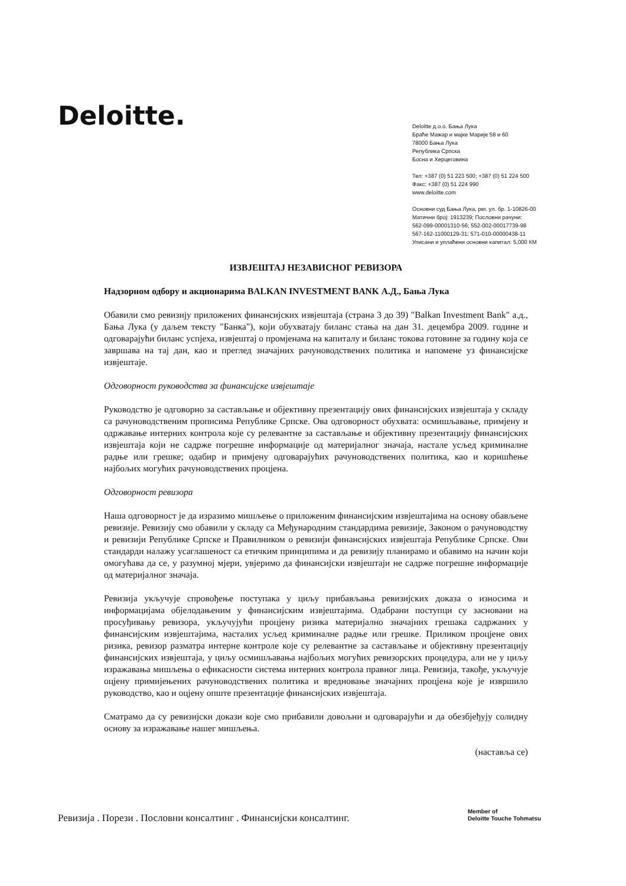Deloitte.
Deloitte д.о.о. Бања Лука
Браће Мажар и мајке Марије 58 и 60
78000 Бања Лука
Република Српска
Босна и Херцеговина
Тел: +387 (0) 51 223 500; +387 (0) 51 224 500
Факс: +387 (0) 51 224 990
www.deloitte.com
Основни суд Бања Лука, рег. ул. бр. 1-10826-00
Матични број: 1913239; Пословни рачуни:
562-099-00001310-56; 552-002-00017739-98
567-162-11000129-31; 571-010-00000438-11
Уписани и уплаћени основни капитал: 5,000 КМ
ИЗВЈЕШТАЈ НЕЗАВИСНОГ РЕВИЗОРА
Надзорном одбору и акционарима BALKAN INVESTMENT BANK А.Д., Бања Лука
Обавили смо ревизију приложених финансијских извјештаја (страна 3 до 39) "Balkan Investment Bank" а.д., Бања Лука (у даљем тексту "Банка"), који обухватају биланс стања на дан 31. децембра 2009. године и одговарајући биланс успјеха, извјештај о промјенама на капиталу и биланс токова готовине за годину која се завршава на тај дан, као и преглед значајних рачуноводствених политика и напомене уз финансијске извјештаје.
Одговорност руководства за финансијске извјештаје
Руководство је одговорно за састављање и објективну презентацију ових финансијских извјештаја у складу са рачуноводственим прописима Републике Српске. Ова одговорност обухвата: осмишљавање, примјену и одржавање интерних контрола које су релевантне за састављање и објективну презентацију финансијских извјештаја који не садрже погрешне информације од материјалног значаја, настале усљед криминалне радње или грешке; одабир и примјену одговарајућих рачуноводствених политика, као и коришћење најбољих могућих рачуноводствених процјена.
Одговорност ревизора
Наша одговорност је да изразимо мишљење о приложеним финансијским извјештајима на основу обављене ревизије. Ревизију смо обавили у складу са Међународним стандардима ревизије, Законом о рачуноводству и ревизији Републике Српске и Правилником о ревизији финансијских извјештаја Републике Српске. Ови стандарди налажу усаглашеност са етичким принципима и да ревизију планирамо и обавимо на начин који омогућава да се, у разумној мјери, увјеримо да финансијски извјештаји не садрже погрешне информације од материјалног значаја.
Ревизија укључује спровођење поступака у циљу прибављања ревизијских доказа о износима и информацијама објелодањеним у финансијским извјештајима. Одабрани поступци су засновани на просуђивању ревизора, укључујући процјену ризика материјално значајних грешака садржаних у финансијским извјештајима, насталих усљед криминалне радње или грешке. Приликом процјене ових ризика, ревизор разматра интерне контроле које су релевантне за састављање и објективну презентацију финансијских извјештаја, у циљу осмишљавања најбољих могућих ревизорских процедура, али не у циљу изражавања мишљења о ефикасности система интерних контрола правног лица. Ревизија, такође, укључује оцјену примијењених рачуноводствених политика и вредновање значајних процјена које је извршило руководство, као и оцјену опште презентације финансијских извјештаја.
Сматрамо да су ревизијски докази које смо прибавили довољни и одговарајући и да обезбјеђују солидну основу за изражавање нашег мишљења.
(наставља се)
Ревизија . Порези . Пословни консалтинг . Финансијски консалтинг.
Member of
Deloitte Touche Tohmatsu